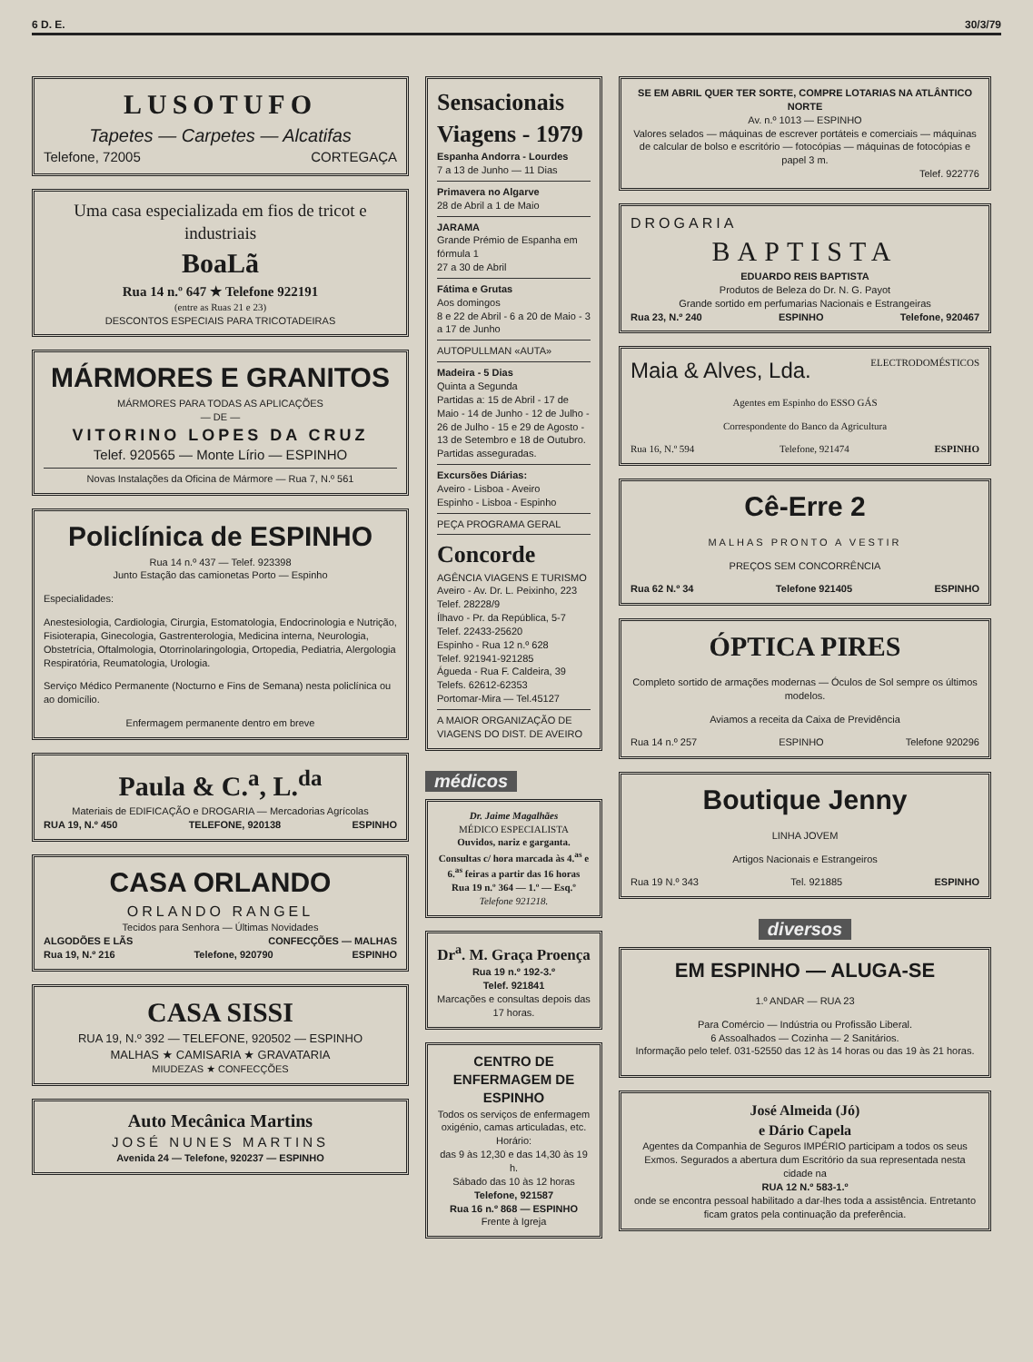6 D. E. 30/3/79
LUSOTUFO
Tapetes — Carpetes — Alcatifas
Telefone, 72005 CORTEGAÇA
Uma casa especializada em fios de tricot e industriais
BoaLã
Rua 14 n.º 647 ★ Telefone 922191
(entre as Ruas 21 e 23)
DESCONTOS ESPECIAIS PARA TRICOTADEIRAS
MÁRMORES E GRANITOS
MÁRMORES PARA TODAS AS APLICAÇÕES
— DE —
VITORINO LOPES DA CRUZ
Telef. 920565 — Monte Lírio — ESPINHO
Novas Instalações da Oficina de Mármore — Rua 7, N.º 561
Policlínica de ESPINHO
Rua 14 n.º 437 — Telef. 923398
Junto Estação das camionetas Porto — Espinho
Especialidades:
Anestesiologia, Cardiologia, Cirurgia, Estomatologia, Endocrinologia e Nutrição, Fisioterapia, Ginecologia, Gastrenterologia, Medicina interna, Neurologia, Obstetrícia, Oftalmologia, Otorrinolaringologia, Ortopedia, Pediatria, Alergologia Respiratória, Reumatologia, Urologia.
Serviço Médico Permanente (Nocturno e Fins de Semana) nesta policlínica ou ao domicílio.
Enfermagem permanente dentro em breve
Paula & C.<sup>a</sup>, L.<sup>da</sup>
Materiais de EDIFICAÇÃO e DROGARIA — Mercadorias Agrícolas
RUA 19, N.º 450 TELEFONE, 920138 ESPINHO
CASA ORLANDO
ORLANDO RANGEL
Tecidos para Senhora — Últimas Novidades
ALGODÕES E LÃS CONFECÇÕES — MALHAS
Rua 19, N.º 216 Telefone, 920790 ESPINHO
CASA SISSI
RUA 19, N.º 392 — TELEFONE, 920502 — ESPINHO
MALHAS ★ CAMISARIA ★ GRAVATARIA
MIUDEZAS ★ CONFECÇÕES
Auto Mecânica Martins
JOSÉ NUNES MARTINS
Avenida 24 — Telefone, 920237 — ESPINHO
Sensacionais Viagens - 1979
Espanha Andorra - Lourdes
7 a 13 de Junho — 11 Dias
Primavera no Algarve
28 de Abril a 1 de Maio
JARAMA
Grande Prémio de Espanha em fórmula 1
27 a 30 de Abril
Fátima e Grutas
Aos domingos
8 e 22 de Abril - 6 a 20 de Maio - 3 a 17 de Junho
AUTOPULLMAN «AUTA»
Madeira - 5 Dias
Quinta a Segunda
Partidas a: 15 de Abril - 17 de Maio - 14 de Junho - 12 de Julho - 26 de Julho - 15 e 29 de Agosto - 13 de Setembro e 18 de Outubro.
Partidas asseguradas.
Excursões Diárias:
Aveiro - Lisboa - Aveiro
Espinho - Lisboa - Espinho
PEÇA PROGRAMA GERAL
Concorde
AGÊNCIA VIAGENS E TURISMO
Aveiro - Av. Dr. L. Peixinho, 223
Telef. 28228/9
Ílhavo - Pr. da República, 5-7
Telef. 22433-25620
Espinho - Rua 12 n.º 628
Telef. 921941-921285
Águeda - Rua F. Caldeira, 39
Telefs. 62612-62353
Portomar-Mira — Tel.45127
A MAIOR ORGANIZAÇÃO DE VIAGENS DO DIST. DE AVEIRO
médicos
Dr. Jaime Magalhães
MÉDICO ESPECIALISTA
Ouvidos, nariz e garganta. Consultas c/ hora marcada às 4.<sup>as</sup> e 6.<sup>as</sup> feiras a partir das 16 horas
Rua 19 n.º 364 — 1.º — Esq.º
Telefone 921218.
Dr<sup>a</sup>. M. Graça Proença
Rua 19 n.º 192-3.º
Telef. 921841
Marcações e consultas depois das 17 horas.
CENTRO DE ENFERMAGEM DE ESPINHO
Todos os serviços de enfermagem oxigénio, camas articuladas, etc.
Horário:
das 9 às 12,30 e das 14,30 às 19 h.
Sábado das 10 às 12 horas
Telefone, 921587
Rua 16 n.º 868 — ESPINHO
Frente à Igreja
SE EM ABRIL QUER TER SORTE, COMPRE LOTARIAS NA ATLÂNTICO NORTE
Av. n.º 1013 — ESPINHO
Valores selados — máquinas de escrever portáteis e comerciais — máquinas de calcular de bolso e escritório — fotocópias — máquinas de fotocópias e papel 3 m.
Telef. 922776
DROGARIA
BAPTISTA
EDUARDO REIS BAPTISTA
Produtos de Beleza do Dr. N. G. Payot
Grande sortido em perfumarias Nacionais e Estrangeiras
Rua 23, N.º 240 ESPINHO Telefone, 920467
Maia & Alves, Lda. ELECTRODOMÉSTICOS
Agentes em Espinho do ESSO GÁS
Correspondente do Banco da Agricultura
Rua 16, N.º 594 Telefone, 921474 ESPINHO
Cê-Erre 2
MALHAS PRONTO A VESTIR
PREÇOS SEM CONCORRÊNCIA
Rua 62 N.º 34 Telefone 921405 ESPINHO
ÓPTICA PIRES
Completo sortido de armações modernas — Óculos de Sol sempre os últimos modelos.
Aviamos a receita da Caixa de Previdência
Rua 14 n.º 257 ESPINHO Telefone 920296
Boutique Jenny
LINHA JOVEM
Artigos Nacionais e Estrangeiros
Rua 19 N.º 343 Tel. 921885 ESPINHO
diversos
EM ESPINHO — ALUGA-SE
1.º ANDAR — RUA 23
Para Comércio — Indústria ou Profissão Liberal.
6 Assoalhados — Cozinha — 2 Sanitários.
Informação pelo telef. 031-52550 das 12 às 14 horas ou das 19 às 21 horas.
José Almeida (Jó)
e Dário Capela
Agentes da Companhia de Seguros IMPÉRIO participam a todos os seus Exmos. Segurados a abertura dum Escritório da sua representada nesta cidade na
RUA 12 N.º 583-1.º
onde se encontra pessoal habilitado a dar-lhes toda a assistência. Entretanto ficam gratos pela continuação da preferência.